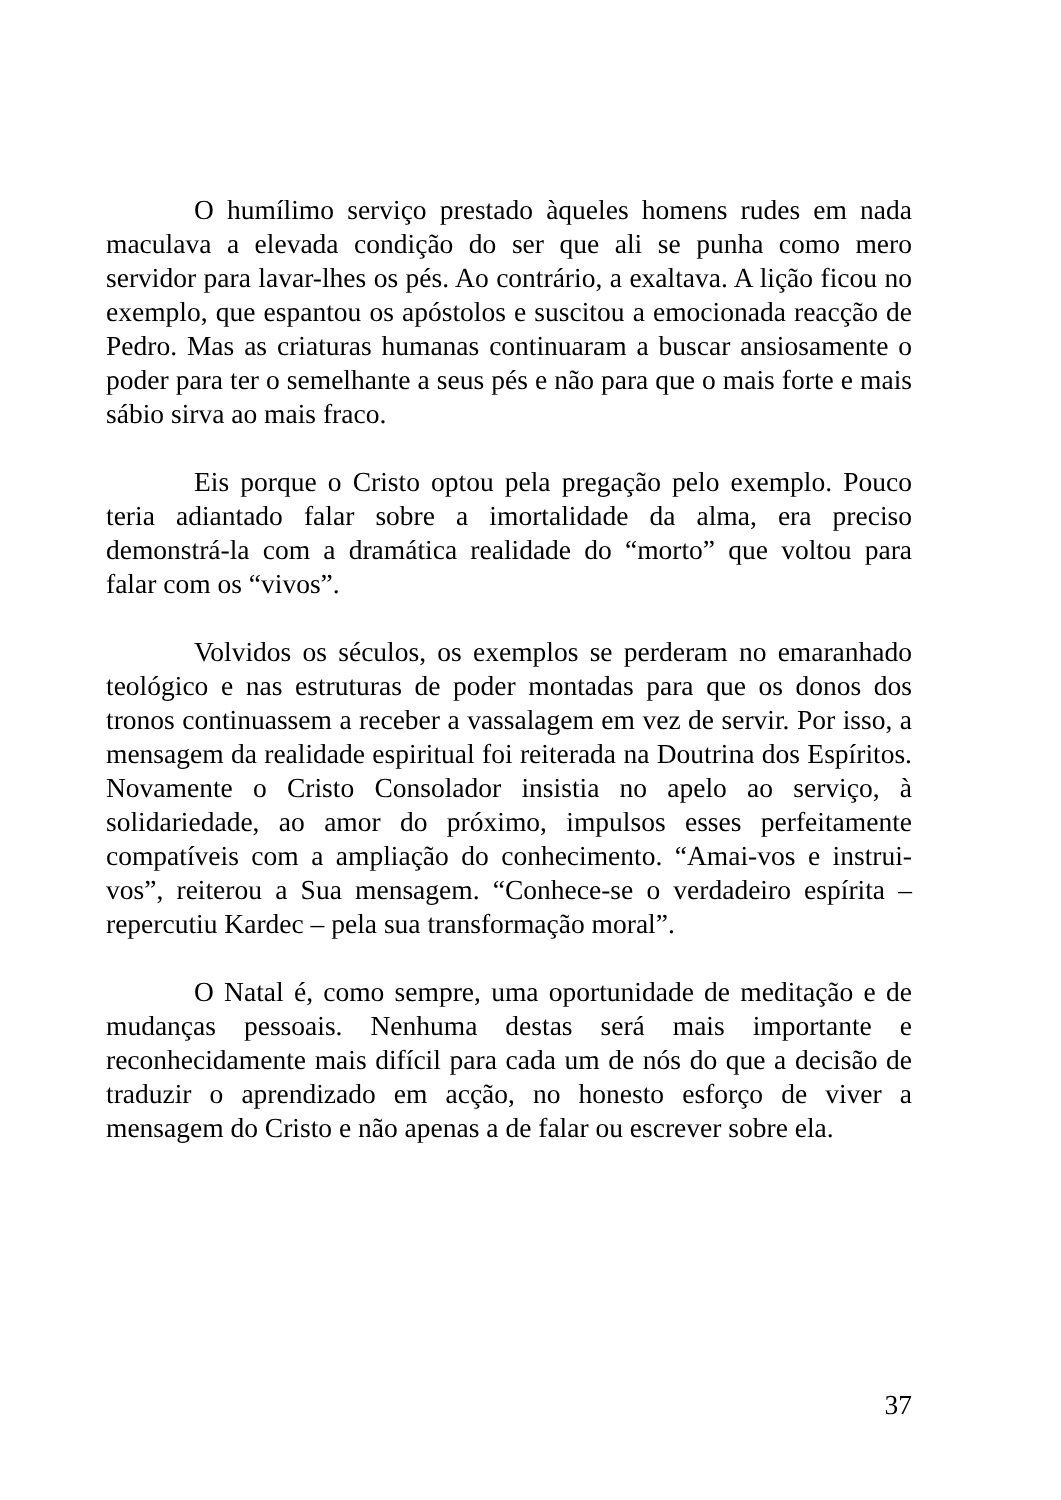O humílimo serviço prestado àqueles homens rudes em nada maculava a elevada condição do ser que ali se punha como mero servidor para lavar-lhes os pés. Ao contrário, a exaltava. A lição ficou no exemplo, que espantou os apóstolos e suscitou a emocionada reacção de Pedro. Mas as criaturas humanas continuaram a buscar ansiosamente o poder para ter o semelhante a seus pés e não para que o mais forte e mais sábio sirva ao mais fraco.
Eis porque o Cristo optou pela pregação pelo exemplo. Pouco teria adiantado falar sobre a imortalidade da alma, era preciso demonstrá-la com a dramática realidade do “morto” que voltou para falar com os “vivos”.
Volvidos os séculos, os exemplos se perderam no emaranhado teológico e nas estruturas de poder montadas para que os donos dos tronos continuassem a receber a vassalagem em vez de servir. Por isso, a mensagem da realidade espiritual foi reiterada na Doutrina dos Espíritos. Novamente o Cristo Consolador insistia no apelo ao serviço, à solidariedade, ao amor do próximo, impulsos esses perfeitamente compatíveis com a ampliação do conhecimento. “Amai-vos e instrui-vos”, reiterou a Sua mensagem. “Conhece-se o verdadeiro espírita – repercutiu Kardec – pela sua transformação moral”.
O Natal é, como sempre, uma oportunidade de meditação e de mudanças pessoais. Nenhuma destas será mais importante e reconhecidamente mais difícil para cada um de nós do que a decisão de traduzir o aprendizado em acção, no honesto esforço de viver a mensagem do Cristo e não apenas a de falar ou escrever sobre ela.
37